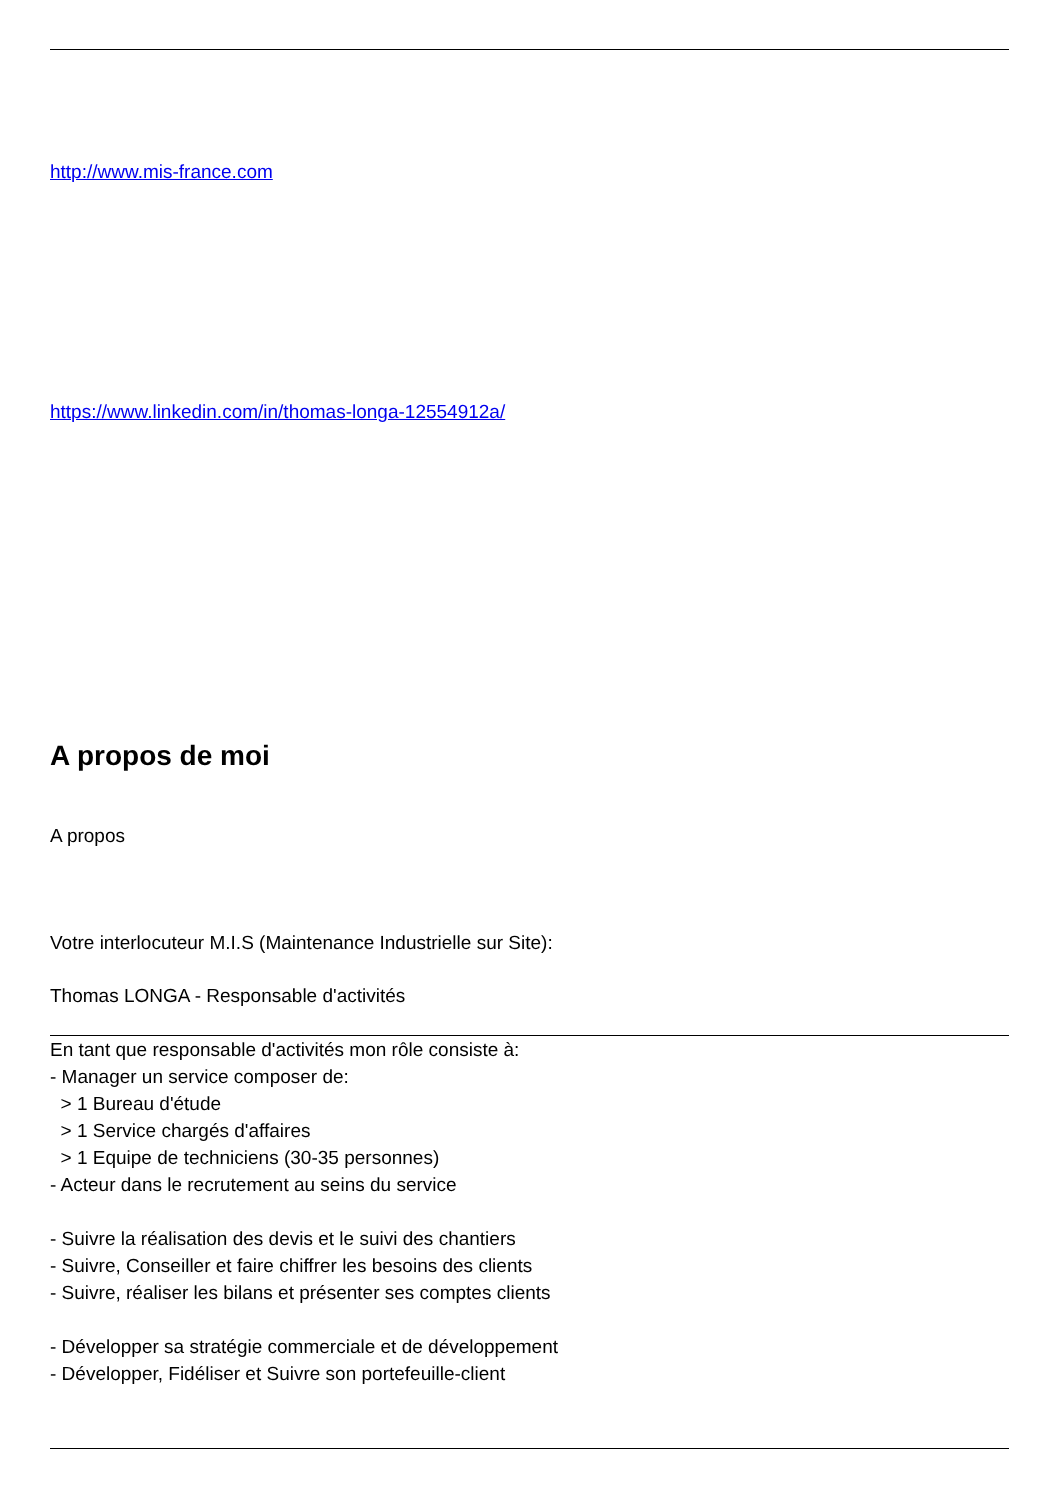http://www.mis-france.com
https://www.linkedin.com/in/thomas-longa-12554912a/
A propos de moi
A propos
Votre interlocuteur M.I.S (Maintenance Industrielle sur Site):
Thomas LONGA - Responsable d'activités
En tant que responsable d'activités mon rôle consiste à:
- Manager un service composer de:
> 1 Bureau d'étude
> 1 Service chargés d'affaires
> 1 Equipe de techniciens (30-35 personnes)
- Acteur dans le recrutement au seins du service
- Suivre la réalisation des devis et le suivi des chantiers
- Suivre, Conseiller et faire chiffrer les besoins des clients
- Suivre, réaliser les bilans et présenter ses comptes clients
- Développer sa stratégie commerciale et de développement
- Développer, Fidéliser et Suivre son portefeuille-client